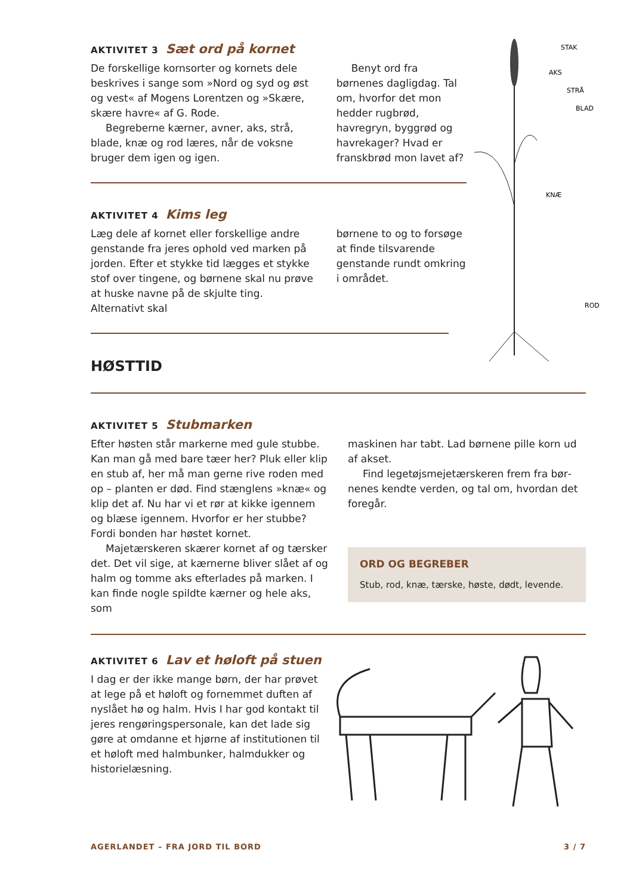STAK
AKS
STRÅ
BLAD
KNÆ
ROD
AKTIVITET 3 Sæt ord på kornet
De forskellige kornsorter og kornets dele beskrives i sange som »Nord og syd og øst og vest« af Mogens Lorentzen og »Skære, skære havre« af G. Rode.
Begreberne kærner, avner, aks, strå, blade, knæ og rod læres, når de voksne bruger dem igen og igen.
Benyt ord fra børnenes dagligdag. Tal om, hvorfor det mon hedder rugbrød, havregryn, byggrød og hav­rekager? Hvad er franskbrød mon lavet af?
AKTIVITET 4 Kims leg
Læg dele af kornet eller forskellige andre genstande fra jeres ophold ved marken på jorden. Efter et stykke tid lægges et stykke stof over tingene, og børnene skal nu prøve at huske navne på de skjulte ting. Alternativt skal
børnene to og to for­søge at finde tilsvarende genstande rundt omkring i området.
HØSTTID
AKTIVITET 5 Stubmarken
Efter høsten står markerne med gule stubbe. Kan man gå med bare tæer her? Pluk eller klip en stub af, her må man gerne rive roden med op – planten er død. Find stænglens »knæ« og klip det af. Nu har vi et rør at kikke igennem og blæse igennem. Hvorfor er her stubbe? Fordi bonden har høstet kornet.
Majetærskeren skærer kornet af og tærsker det. Det vil sige, at kærnerne bliver slået af og halm og tomme aks efterlades på marken. I kan finde nogle spildte kærner og hele aks, som
maskinen har tabt. Lad børnene pille korn ud af akset.
Find legetøjsmejetærskeren frem fra bør­nenes kendte verden, og tal om, hvordan det foregår.
ORD OG BEGREBER
Stub, rod, knæ, tærske, høste, dødt, levende.
AKTIVITET 6 Lav et høloft på stuen
I dag er der ikke mange børn, der har prøvet at lege på et høloft og fornemmet duften af ny­slået hø og halm. Hvis I har god kontakt til jeres rengøringspersonale, kan det lade sig gøre at omdanne et hjørne af insti­tutionen til et høloft med halmbunker, halmdukker og historielæsning.
AGERLANDET – FRA JORD TIL BORD 3 / 7